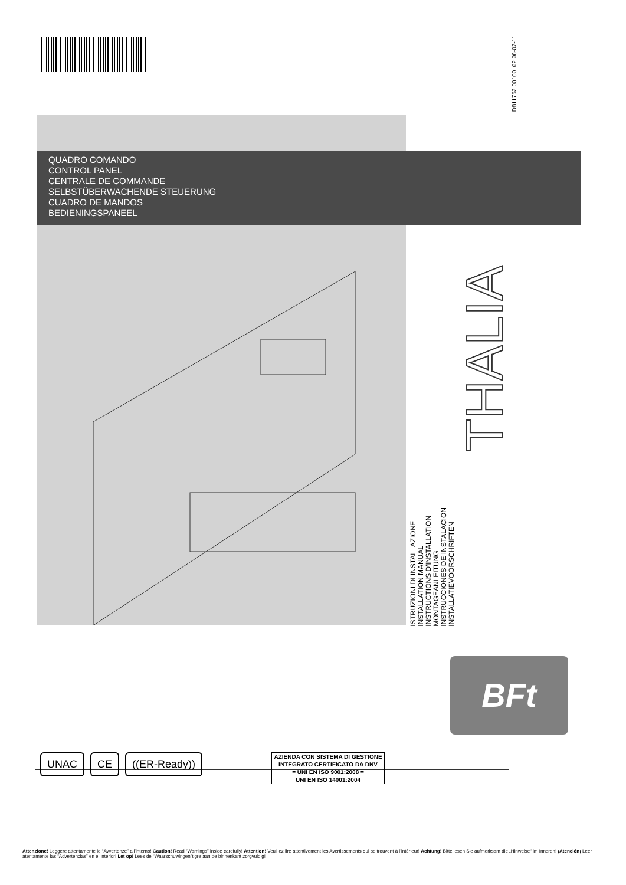D811762 00100_02 08-02-11
QUADRO COMANDO
CONTROL PANEL
CENTRALE DE COMMANDE
SELBSTÜBERWACHENDE STEUERUNG
CUADRO DE MANDOS
BEDIENINGSPANEEL
THALIA
ISTRUZIONI DI INSTALLAZIONE
INSTALLATION MANUAL
INSTRUCTIONS D'INSTALLATION
MONTAGEANLEITUNG
INSTRUCCIONES DE INSTALACION
INSTALLATIEVOORSCHRIFTEN
BFt
UNAC CE ((ER-Ready))
AZIENDA CON SISTEMA DI GESTIONE
INTEGRATO CERTIFICATO DA DNV
= UNI EN ISO 9001:2008 =
UNI EN ISO 14001:2004
Attenzione! Leggere attentamente le “Avvertenze” all’interno! Caution! Read “Warnings” inside carefully! Attention! Veuillez lire attentivement les Avertissements qui se trouvent à l’intérieur! Achtung! Bitte lesen Sie aufmerksam die „Hinweise“ im Inneren! ¡Atención¡ Leer atentamente las “Advertencias” en el interior! Let op! Lees de “Waarschuwingen”tigre aan de binnenkant zorgvuldig!